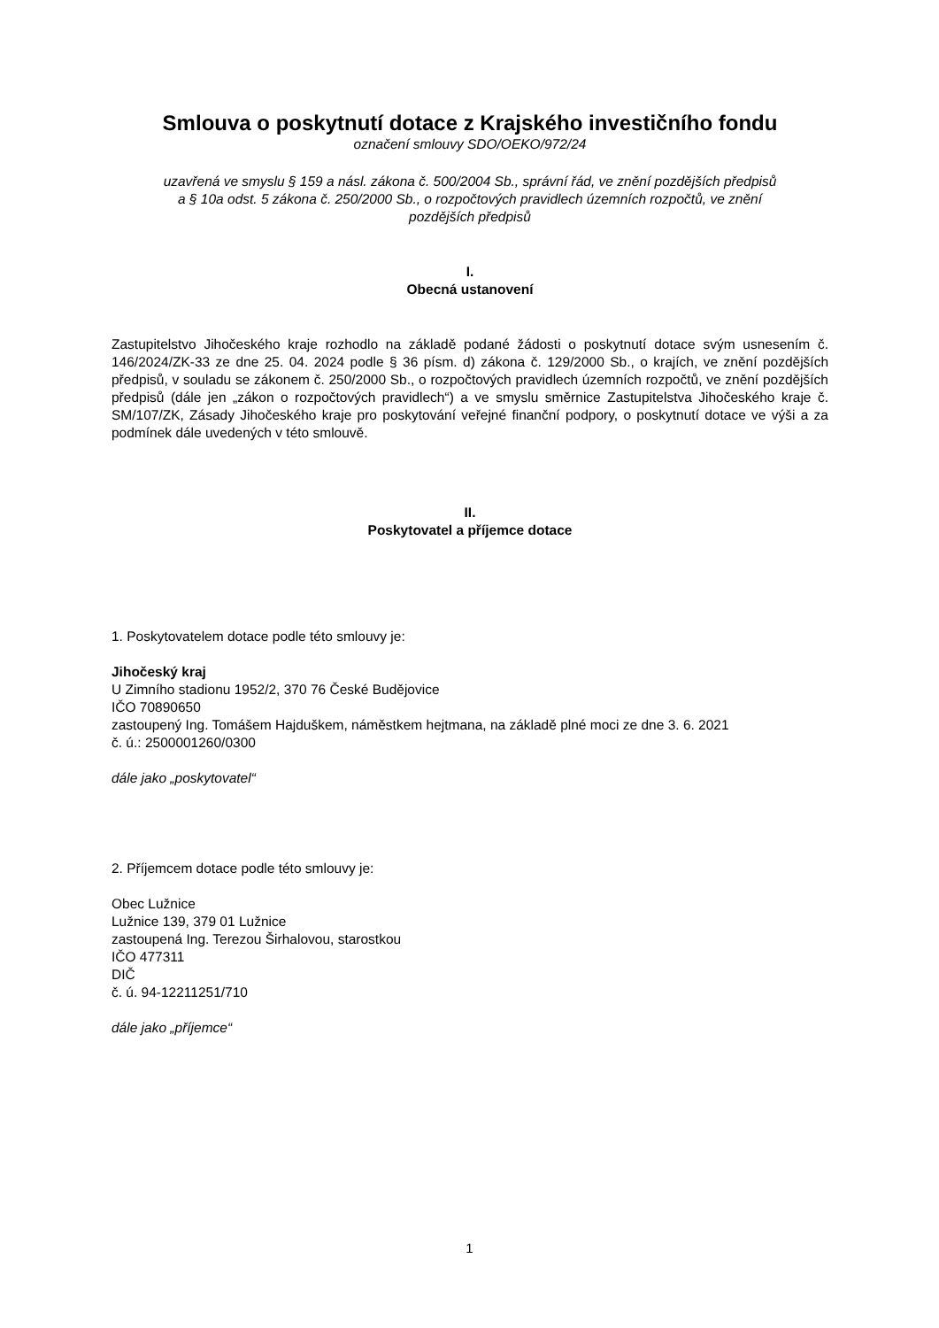Smlouva o poskytnutí dotace z Krajského investičního fondu
označení smlouvy SDO/OEKO/972/24
uzavřená ve smyslu § 159 a násl. zákona č. 500/2004 Sb., správní řád, ve znění pozdějších předpisů
a § 10a odst. 5 zákona č. 250/2000 Sb., o rozpočtových pravidlech územních rozpočtů, ve znění
pozdějších předpisů
I.
Obecná ustanovení
Zastupitelstvo Jihočeského kraje rozhodlo na základě podané žádosti o poskytnutí dotace svým usnesením č. 146/2024/ZK-33 ze dne 25. 04. 2024 podle § 36 písm. d) zákona č. 129/2000 Sb., o krajích, ve znění pozdějších předpisů, v souladu se zákonem č. 250/2000 Sb., o rozpočtových pravidlech územních rozpočtů, ve znění pozdějších předpisů (dále jen „zákon o rozpočtových pravidlech“) a ve smyslu směrnice Zastupitelstva Jihočeského kraje č. SM/107/ZK, Zásady Jihočeského kraje pro poskytování veřejné finanční podpory, o poskytnutí dotace ve výši a za podmínek dále uvedených v této smlouvě.
II.
Poskytovatel a příjemce dotace
1. Poskytovatelem dotace podle této smlouvy je:
Jihočeský kraj
U Zimního stadionu 1952/2, 370 76 České Budějovice
IČO 70890650
zastoupený Ing. Tomášem Hajduškem, náměstkem hejtmana, na základě plné moci ze dne 3. 6. 2021
č. ú.: 2500001260/0300
dále jako „poskytovatel“
2. Příjemcem dotace podle této smlouvy je:
Obec Lužnice
Lužnice 139, 379 01 Lužnice
zastoupená Ing. Terezou Širhalovou, starostkou
IČO 477311
DIČ
č. ú. 94-12211251/710
dále jako „příjemce“
1